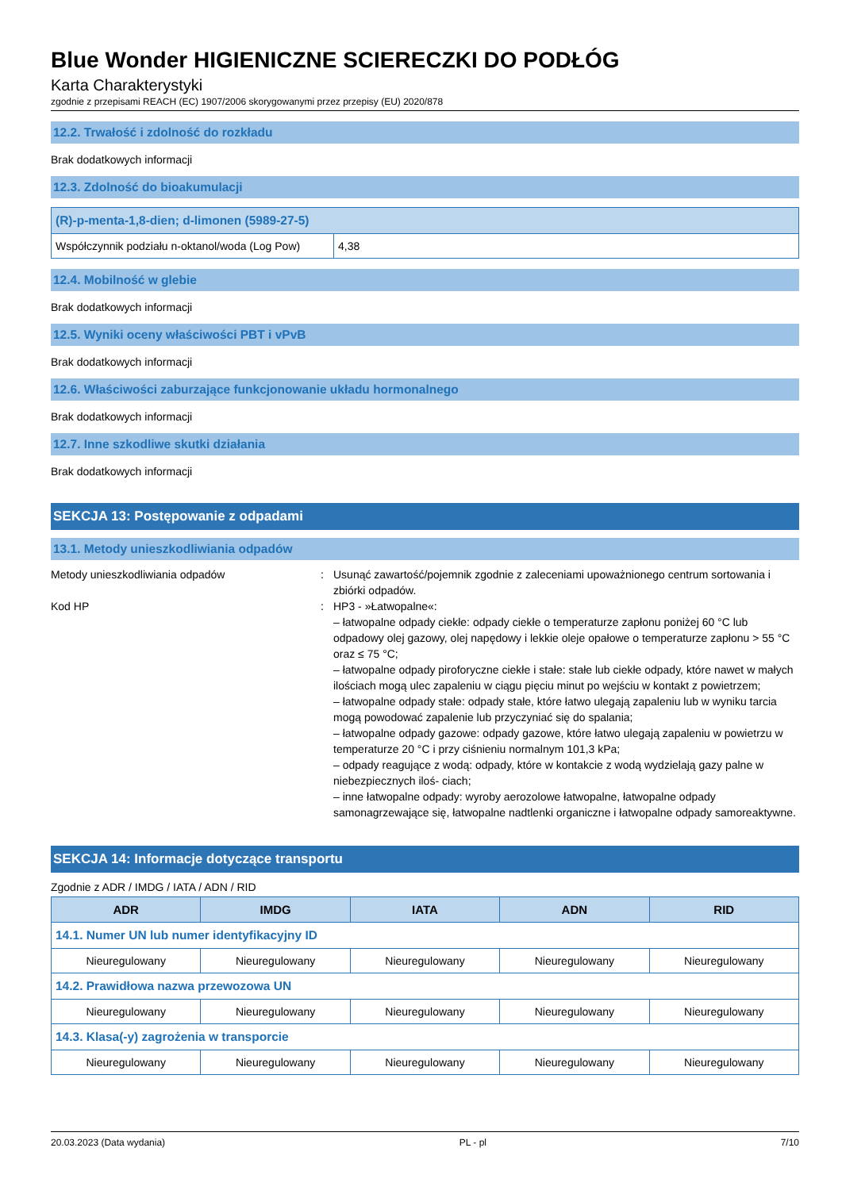Blue Wonder HIGIENICZNE SCIERECZKI DO PODŁÓG
Karta Charakterystyki
zgodnie z przepisami REACH (EC) 1907/2006 skorygowanymi przez przepisy (EU) 2020/878
12.2. Trwałość i zdolność do rozkładu
Brak dodatkowych informacji
12.3. Zdolność do bioakumulacji
| (R)-p-menta-1,8-dien; d-limonen (5989-27-5) | |
| --- | --- |
| Współczynnik podziału n-oktanol/woda (Log Pow) | 4,38 |
12.4. Mobilność w glebie
Brak dodatkowych informacji
12.5. Wyniki oceny właściwości PBT i vPvB
Brak dodatkowych informacji
12.6. Właściwości zaburzające funkcjonowanie układu hormonalnego
Brak dodatkowych informacji
12.7. Inne szkodliwe skutki działania
Brak dodatkowych informacji
SEKCJA 13: Postępowanie z odpadami
13.1. Metody unieszkodliwiania odpadów
Metody unieszkodliwiania odpadów : Usunąć zawartość/pojemnik zgodnie z zaleceniami upoważnionego centrum sortowania i zbiórki odpadów.
Kod HP : HP3 - »Łatwopalne«:
– łatwopalne odpady ciekłe: odpady ciekłe o temperaturze zapłonu poniżej 60 °C lub odpadowy olej gazowy, olej napędowy i lekkie oleje opałowe o temperaturze zapłonu > 55 °C oraz ≤ 75 °C;
– łatwopalne odpady piroforyczne ciekłe i stałe: stałe lub ciekłe odpady, które nawet w małych ilościach mogą ulec zapaleniu w ciągu pięciu minut po wejściu w kontakt z powietrzem;
– łatwopalne odpady stałe: odpady stałe, które łatwo ulegają zapaleniu lub w wyniku tarcia mogą powodować zapalenie lub przyczyniać się do spalania;
– łatwopalne odpady gazowe: odpady gazowe, które łatwo ulegają zapaleniu w powietrzu w temperaturze 20 °C i przy ciśnieniu normalnym 101,3 kPa;
– odpady reagujące z wodą: odpady, które w kontakcie z wodą wydzielają gazy palne w niebezpiecznych iloś- ciach;
– inne łatwopalne odpady: wyroby aerozolowe łatwopalne, łatwopalne odpady samonagrzewające się, łatwopalne nadtlenki organiczne i łatwopalne odpady samoreaktywne.
SEKCJA 14: Informacje dotyczące transportu
Zgodnie z ADR / IMDG / IATA / ADN / RID
| ADR | IMDG | IATA | ADN | RID |
| --- | --- | --- | --- | --- |
| 14.1. Numer UN lub numer identyfikacyjny ID | | | | |
| Nieuregulowany | Nieuregulowany | Nieuregulowany | Nieuregulowany | Nieuregulowany |
| 14.2. Prawidłowa nazwa przewozowa UN | | | | |
| Nieuregulowany | Nieuregulowany | Nieuregulowany | Nieuregulowany | Nieuregulowany |
| 14.3. Klasa(-y) zagrożenia w transporcie | | | | |
| Nieuregulowany | Nieuregulowany | Nieuregulowany | Nieuregulowany | Nieuregulowany |
20.03.2023 (Data wydania) PL - pl 7/10